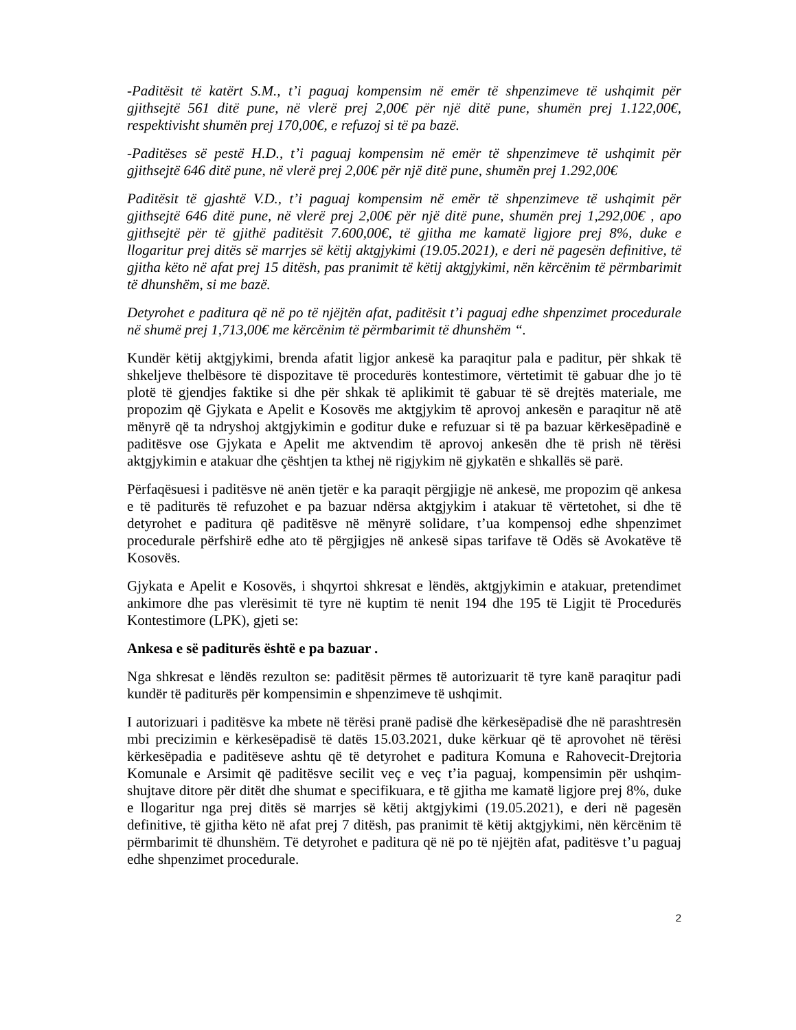-Paditësit të katërt S.M., t’i paguaj kompensim në emër të shpenzimeve të ushqimit për gjithsejtë 561 ditë pune, në vlerë prej 2,00€ për një ditë pune, shumën prej 1.122,00€, respektivisht shumën prej 170,00€, e refuzoj si të pa bazë.
-Paditëses së pestë H.D., t’i paguaj kompensim në emër të shpenzimeve të ushqimit për gjithsejtë 646 ditë pune, në vlerë prej 2,00€ për një ditë pune, shumën prej 1.292,00€
Paditësit të gjashtë V.D., t’i paguaj kompensim në emër të shpenzimeve të ushqimit për gjithsejtë 646 ditë pune, në vlerë prej 2,00€ për një ditë pune, shumën prej 1,292,00€ , apo gjithsejtë për të gjithë paditësit 7.600,00€, të gjitha me kamatë ligjore prej 8%, duke e llogaritur prej ditës së marrjes së këtij aktgjykimi (19.05.2021), e deri në pagesën definitive, të gjitha këto në afat prej 15 ditësh, pas pranimit të këtij aktgjykimi, nën kërcënim të përmbarimit të dhunshëm, si me bazë.
Detyrohet e paditura që në po të njëjtën afat, paditësit t’i paguaj edhe shpenzimet procedurale në shumë prej 1,713,00€ me kërcënim të përmbarimit të dhunshëm “.
Kundër këtij aktgjykimi, brenda afatit ligjor ankesë ka paraqitur pala e paditur, për shkak të shkeljeve thelbësore të dispozitave të procedurës kontestimore, vërtetimit të gabuar dhe jo të plotë të gjendjes faktike si dhe për shkak të aplikimit të gabuar të së drejtës materiale, me propozim që Gjykata e Apelit e Kosovës me aktgjykim të aprovoj ankesën e paraqitur në atë mënyrë që ta ndryshoj aktgjykimin e goditur duke e refuzuar si të pa bazuar kërkesëpadinë e paditësve ose Gjykata e Apelit me aktvendim të aprovoj ankesën dhe të prish në tërësi aktgjykimin e atakuar dhe çështjen ta kthej në rigjykim në gjykatën e shkallës së parë.
Përfaqësuesi i paditësve në anën tjetër e ka paraqit përgjigje në ankesë, me propozim që ankesa e të paditurës të refuzohet e pa bazuar ndërsa aktgjykim i atakuar të vërtetohet, si dhe të detyrohet e paditura që paditësve në mënyrë solidare, t’ua kompensoj edhe shpenzimet procedurale përfshirë edhe ato të përgjigjes në ankesë sipas tarifave të Odës së Avokatëve të Kosovës.
Gjykata e Apelit e Kosovës, i shqyrtoi shkresat e lëndës, aktgjykimin e atakuar, pretendimet ankimore dhe pas vlerësimit të tyre në kuptim të nenit 194 dhe 195 të Ligjit të Procedurës Kontestimore (LPK), gjeti se:
Ankesa e së paditurës është e pa bazuar .
Nga shkresat e lëndës rezulton se: paditësit përmes të autorizuarit të tyre kanë paraqitur padi kundër të paditurës për kompensimin e shpenzimeve të ushqimit.
I autorizuari i paditësve ka mbete në tërësi pranë padisë dhe kërkesëpadisë dhe në parashtresën mbi precizimin e kërkesëpadisë të datës 15.03.2021, duke kërkuar që të aprovohet në tërësi kërkesëpadia e paditëseve ashtu që të detyrohet e paditura Komuna e Rahovecit-Drejtoria Komunale e Arsimit që paditësve secilit veç e veç t’ia paguaj, kompensimin për ushqim-shujtave ditore për ditët dhe shumat e specifikuara, e të gjitha me kamatë ligjore prej 8%, duke e llogaritur nga prej ditës së marrjes së këtij aktgjykimi (19.05.2021), e deri në pagesën definitive, të gjitha këto në afat prej 7 ditësh, pas pranimit të këtij aktgjykimi, nën kërcënim të përmbarimit të dhunshëm. Të detyrohet e paditura që në po të njëjtën afat, paditësve t’u paguaj edhe shpenzimet procedurale.
2